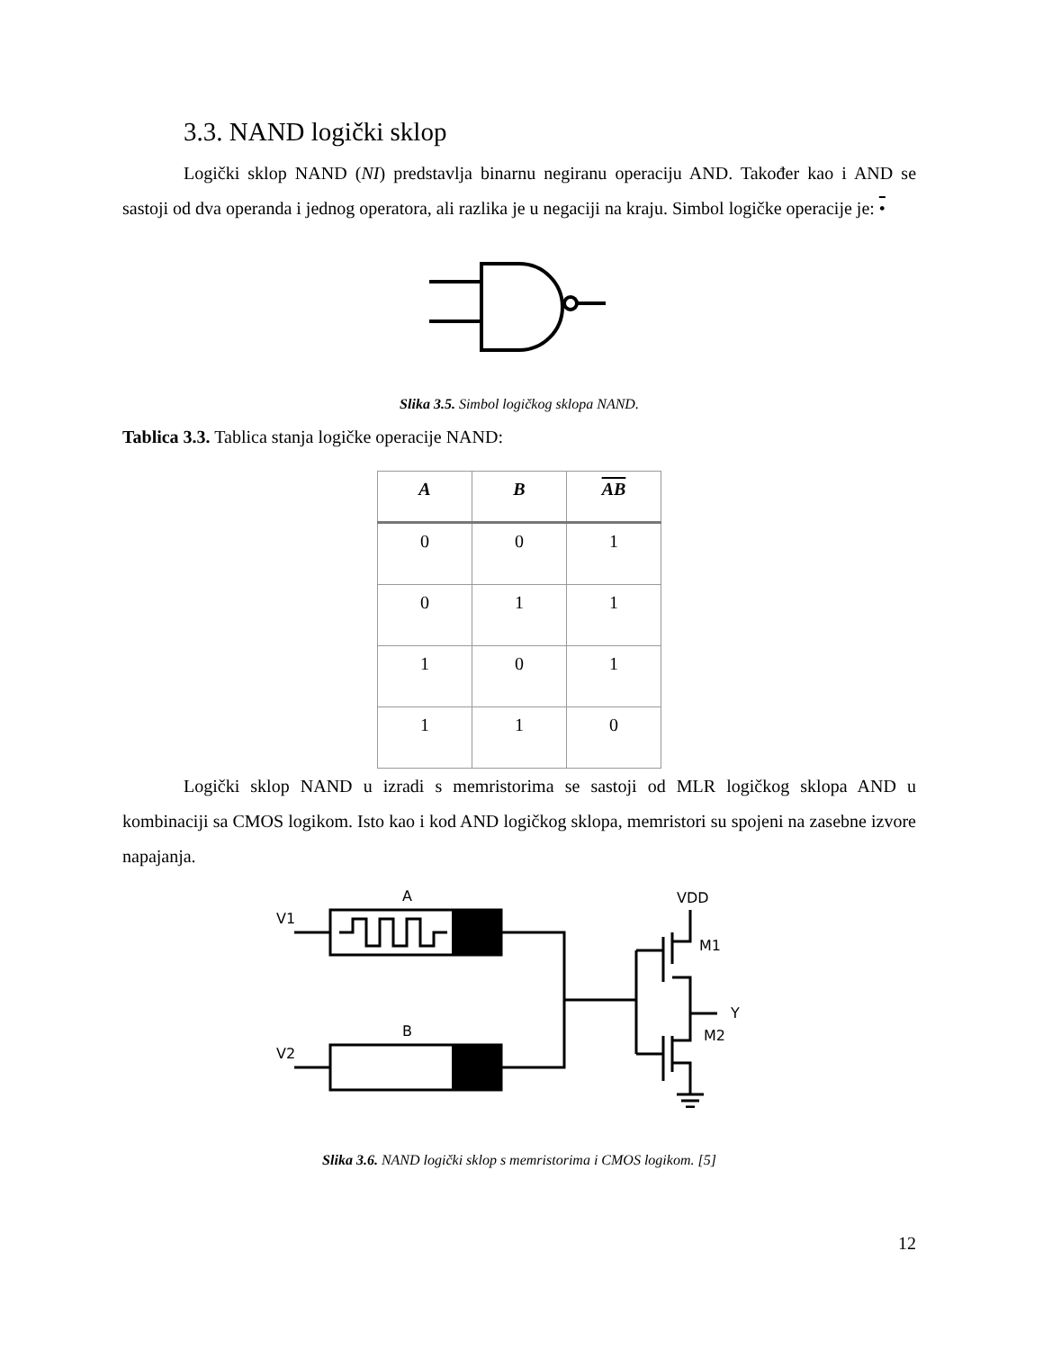3.3. NAND logički sklop
Logički sklop NAND (NI) predstavlja binarnu negiranu operaciju AND. Također kao i AND se sastoji od dva operanda i jednog operatora, ali razlika je u negaciji na kraju. Simbol logičke operacije je: •
Slika 3.5. Simbol logičkog sklopa NAND.
Tablica 3.3. Tablica stanja logičke operacije NAND:
| A | B | AB |
| --- | --- | --- |
| 0 | 0 | 1 |
| 0 | 1 | 1 |
| 1 | 0 | 1 |
| 1 | 1 | 0 |
Logički sklop NAND u izradi s memristorima se sastoji od MLR logičkog sklopa AND u kombinaciji sa CMOS logikom. Isto kao i kod AND logičkog sklopa, memristori su spojeni na zasebne izvore napajanja.
V1
V2
A
B
VDD
M1
M2
Y
Slika 3.6. NAND logički sklop s memristorima i CMOS logikom. [5]
12